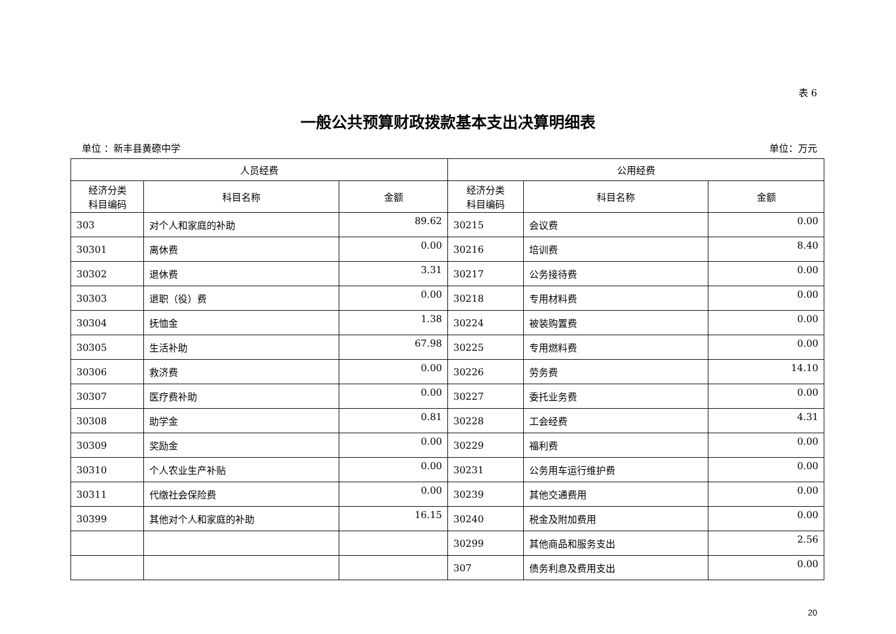表 6
一般公共预算财政拨款基本支出决算明细表
单位 ：新丰县黄磜中学 单位：万元
| 人员经费 | | | 公用经费 | | |
| --- | --- | --- | --- | --- | --- |
| 经济分类 科目编码 | 科目名称 | 金额 | 经济分类 科目编码 | 科目名称 | 金额 |
| 303 | 对个人和家庭的补助 | 89.62 | 30215 | 会议费 | 0.00 |
| 30301 | 离休费 | 0.00 | 30216 | 培训费 | 8.40 |
| 30302 | 退休费 | 3.31 | 30217 | 公务接待费 | 0.00 |
| 30303 | 退职（役）费 | 0.00 | 30218 | 专用材料费 | 0.00 |
| 30304 | 抚恤金 | 1.38 | 30224 | 被装购置费 | 0.00 |
| 30305 | 生活补助 | 67.98 | 30225 | 专用燃料费 | 0.00 |
| 30306 | 救济费 | 0.00 | 30226 | 劳务费 | 14.10 |
| 30307 | 医疗费补助 | 0.00 | 30227 | 委托业务费 | 0.00 |
| 30308 | 助学金 | 0.81 | 30228 | 工会经费 | 4.31 |
| 30309 | 奖励金 | 0.00 | 30229 | 福利费 | 0.00 |
| 30310 | 个人农业生产补贴 | 0.00 | 30231 | 公务用车运行维护费 | 0.00 |
| 30311 | 代缴社会保险费 | 0.00 | 30239 | 其他交通费用 | 0.00 |
| 30399 | 其他对个人和家庭的补助 | 16.15 | 30240 | 税金及附加费用 | 0.00 |
| | | | 30299 | 其他商品和服务支出 | 2.56 |
| | | | 307 | 债务利息及费用支出 | 0.00 |
20